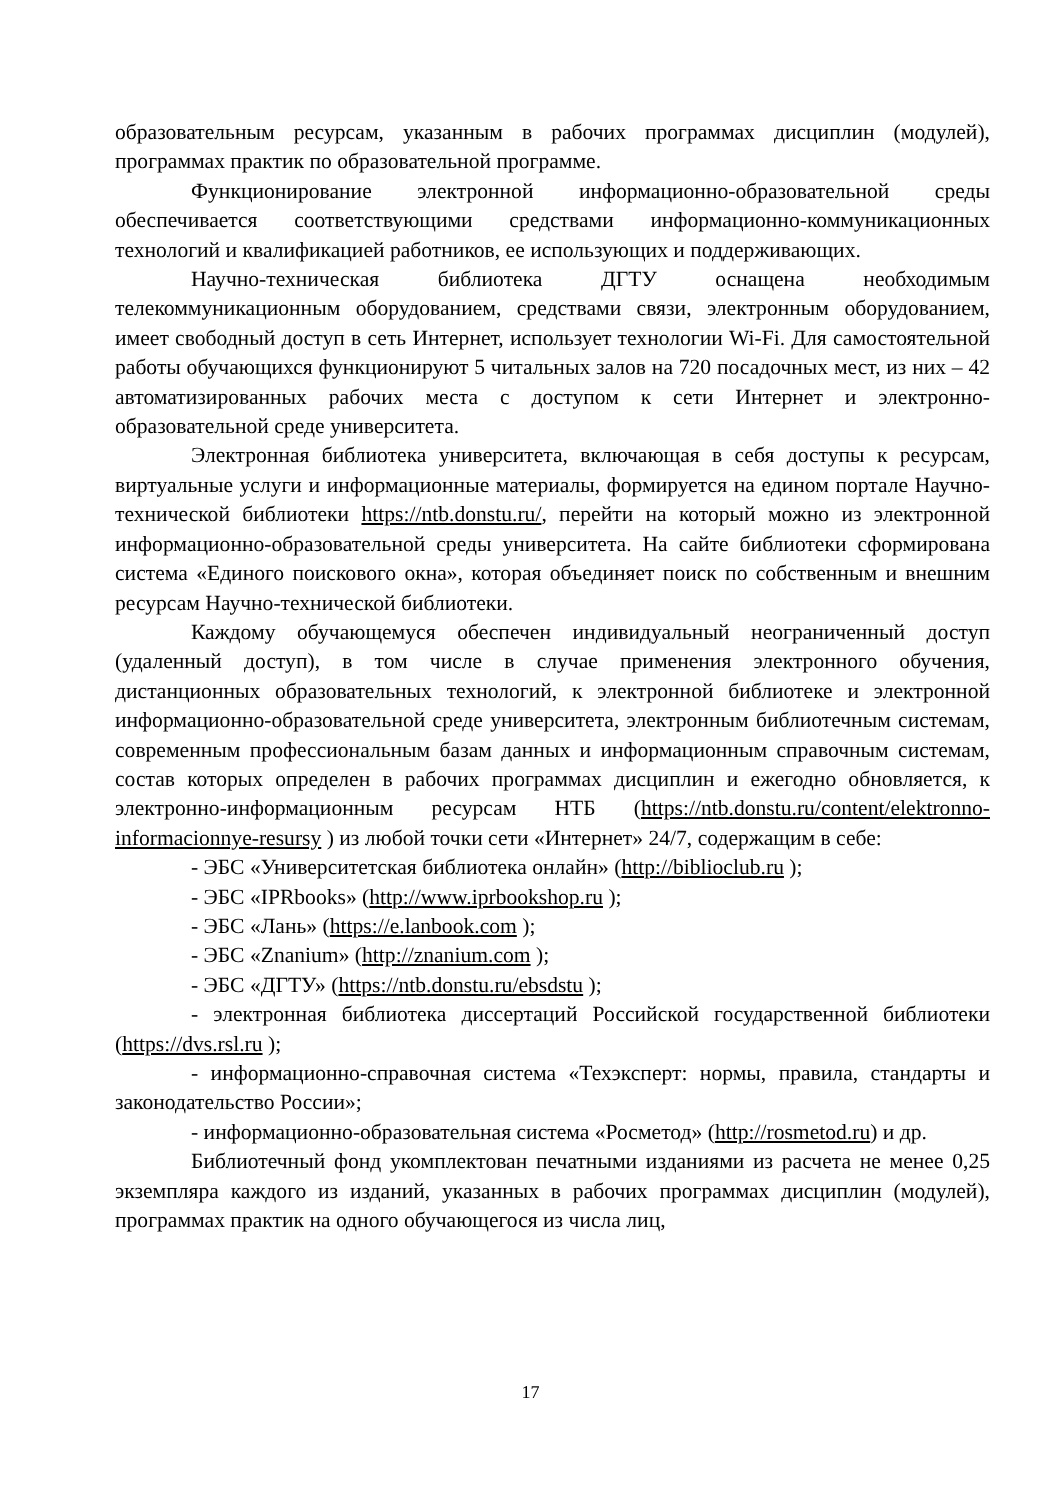образовательным ресурсам, указанным в рабочих программах дисциплин (модулей), программах практик по образовательной программе.
Функционирование электронной информационно-образовательной среды обеспечивается соответствующими средствами информационно-коммуникационных технологий и квалификацией работников, ее использующих и поддерживающих.
Научно-техническая библиотека ДГТУ оснащена необходимым телекоммуникационным оборудованием, средствами связи, электронным оборудованием, имеет свободный доступ в сеть Интернет, использует технологии Wi-Fi. Для самостоятельной работы обучающихся функционируют 5 читальных залов на 720 посадочных мест, из них – 42 автоматизированных рабочих места с доступом к сети Интернет и электронно-образовательной среде университета.
Электронная библиотека университета, включающая в себя доступы к ресурсам, виртуальные услуги и информационные материалы, формируется на едином портале Научно-технической библиотеки https://ntb.donstu.ru/, перейти на который можно из электронной информационно-образовательной среды университета. На сайте библиотеки сформирована система «Единого поискового окна», которая объединяет поиск по собственным и внешним ресурсам Научно-технической библиотеки.
Каждому обучающемуся обеспечен индивидуальный неограниченный доступ (удаленный доступ), в том числе в случае применения электронного обучения, дистанционных образовательных технологий, к электронной библиотеке и электронной информационно-образовательной среде университета, электронным библиотечным системам, современным профессиональным базам данных и информационным справочным системам, состав которых определен в рабочих программах дисциплин и ежегодно обновляется, к электронно-информационным ресурсам НТБ (https://ntb.donstu.ru/content/elektronno-informacionnye-resursy ) из любой точки сети «Интернет» 24/7, содержащим в себе:
- ЭБС «Университетская библиотека онлайн» (http://biblioclub.ru );
- ЭБС «IPRbooks» (http://www.iprbookshop.ru );
- ЭБС «Лань» (https://e.lanbook.com );
- ЭБС «Znanium» (http://znanium.com );
- ЭБС «ДГТУ» (https://ntb.donstu.ru/ebsdstu );
- электронная библиотека диссертаций Российской государственной библиотеки (https://dvs.rsl.ru );
- информационно-справочная система «Техэксперт: нормы, правила, стандарты и законодательство России»;
- информационно-образовательная система «Росметод» (http://rosmetod.ru) и др.
Библиотечный фонд укомплектован печатными изданиями из расчета не менее 0,25 экземпляра каждого из изданий, указанных в рабочих программах дисциплин (модулей), программах практик на одного обучающегося из числа лиц,
17